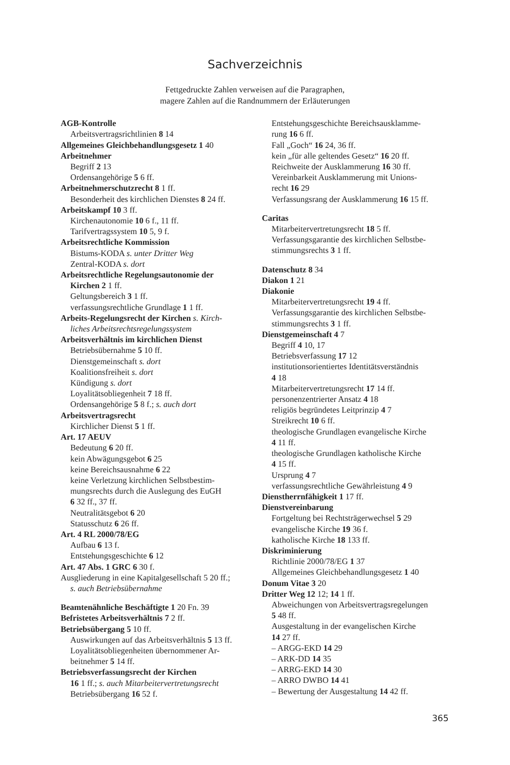Sachverzeichnis
Fettgedruckte Zahlen verweisen auf die Paragraphen,
magere Zahlen auf die Randnummern der Erläuterungen
AGB-Kontrolle
Arbeitsvertragsrichtlinien 8 14
Allgemeines Gleichbehandlungsgesetz 1 40
Arbeitnehmer
Begriff 2 13
Ordensangehörige 5 6 ff.
Arbeitnehmerschutzrecht 8 1 ff.
Besonderheit des kirchlichen Dienstes 8 24 ff.
Arbeitskampf 10 3 ff.
Kirchenautonomie 10 6 f., 11 ff.
Tarifvertragssystem 10 5, 9 f.
Arbeitsrechtliche Kommission
Bistums-KODA s. unter Dritter Weg
Zentral-KODA s. dort
Arbeitsrechtliche Regelungsautonomie der
Kirchen 2 1 ff.
Geltungsbereich 3 1 ff.
verfassungsrechtliche Grundlage 1 1 ff.
Arbeits-Regelungsrecht der Kirchen s. Kirch-
liches Arbeitsrechtsregelungssystem
Arbeitsverhältnis im kirchlichen Dienst
Betriebsübernahme 5 10 ff.
Dienstgemeinschaft s. dort
Koalitionsfreiheit s. dort
Kündigung s. dort
Loyalitätsobliegenheit 7 18 ff.
Ordensangehörige 5 8 f.; s. auch dort
Arbeitsvertragsrecht
Kirchlicher Dienst 5 1 ff.
Art. 17 AEUV
Bedeutung 6 20 ff.
kein Abwägungsgebot 6 25
keine Bereichsausnahme 6 22
keine Verletzung kirchlichen Selbstbestim-
mungsrechts durch die Auslegung des EuGH
6 32 ff., 37 ff.
Neutralitätsgebot 6 20
Statusschutz 6 26 ff.
Art. 4 RL 2000/78/EG
Aufbau 6 13 f.
Entstehungsgeschichte 6 12
Art. 47 Abs. 1 GRC 6 30 f.
Ausgliederung in eine Kapitalgesellschaft 5 20 ff.;
s. auch Betriebsübernahme
Beamtenähnliche Beschäftigte 1 20 Fn. 39
Befristetes Arbeitsverhältnis 7 2 ff.
Betriebsübergang 5 10 ff.
Auswirkungen auf das Arbeitsverhältnis 5 13 ff.
Loyalitätsobliegenheiten übernommener Ar-
beitnehmer 5 14 ff.
Betriebsverfassungsrecht der Kirchen
16 1 ff.; s. auch Mitarbeitervertretungsrecht
Betriebsübergang 16 52 f.
Entstehungsgeschichte Bereichsausklamme-
rung 16 6 ff.
Fall „Goch“ 16 24, 36 ff.
kein „für alle geltendes Gesetz“ 16 20 ff.
Reichweite der Ausklammerung 16 30 ff.
Vereinbarkeit Ausklammerung mit Unions-
recht 16 29
Verfassungsrang der Ausklammerung 16 15 ff.
Caritas
Mitarbeitervertretungsrecht 18 5 ff.
Verfassungsgarantie des kirchlichen Selbstbe-
stimmungsrechts 3 1 ff.
Datenschutz 8 34
Diakon 1 21
Diakonie
Mitarbeitervertretungsrecht 19 4 ff.
Verfassungsgarantie des kirchlichen Selbstbe-
stimmungsrechts 3 1 ff.
Dienstgemeinschaft 4 7
Begriff 4 10, 17
Betriebsverfassung 17 12
institutionsorientiertes Identitätsverständnis
4 18
Mitarbeitervertretungsrecht 17 14 ff.
personenzentrierter Ansatz 4 18
religiös begründetes Leitprinzip 4 7
Streikrecht 10 6 ff.
theologische Grundlagen evangelische Kirche
4 11 ff.
theologische Grundlagen katholische Kirche
4 15 ff.
Ursprung 4 7
verfassungsrechtliche Gewährleistung 4 9
Dienstherrnfähigkeit 1 17 ff.
Dienstvereinbarung
Fortgeltung bei Rechtsträgerwechsel 5 29
evangelische Kirche 19 36 f.
katholische Kirche 18 133 ff.
Diskriminierung
Richtlinie 2000/78/EG 1 37
Allgemeines Gleichbehandlungsgesetz 1 40
Donum Vitae 3 20
Dritter Weg 12 12; 14 1 ff.
Abweichungen von Arbeitsvertragsregelungen
5 48 ff.
Ausgestaltung in der evangelischen Kirche
14 27 ff.
– ARGG-EKD 14 29
– ARK-DD 14 35
– ARRG-EKD 14 30
– ARRO DWBO 14 41
– Bewertung der Ausgestaltung 14 42 ff.
365